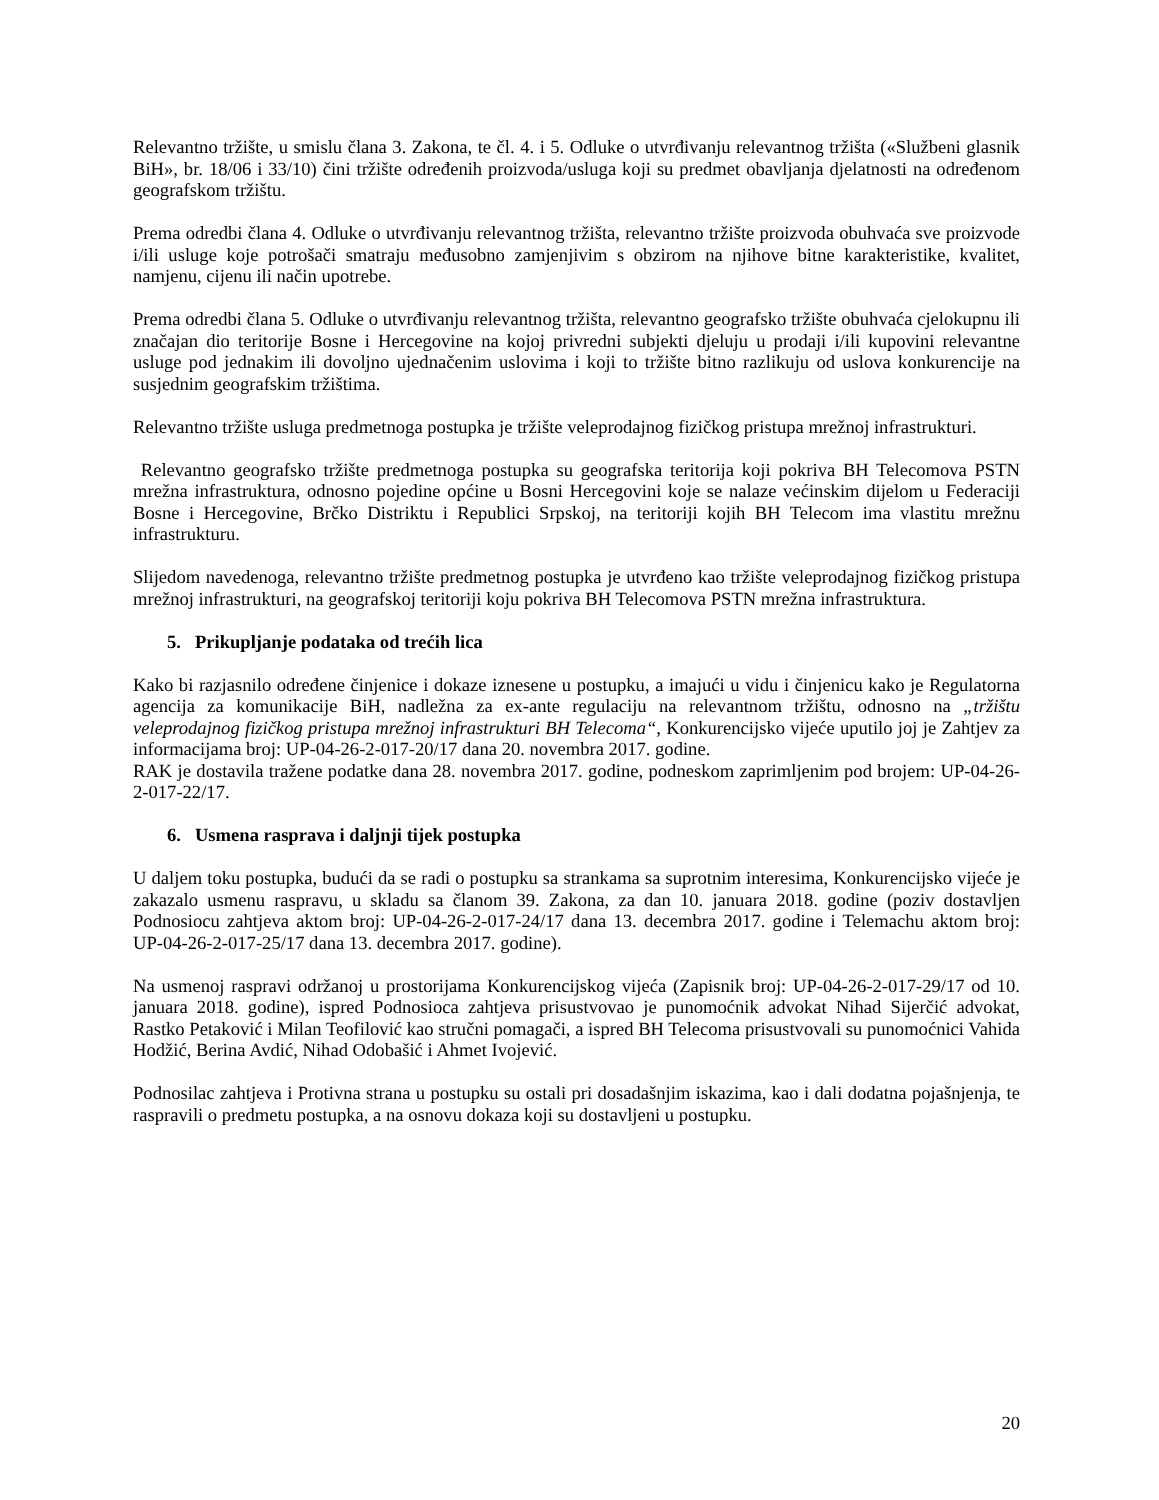Relevantno tržište, u smislu člana 3. Zakona, te čl. 4. i 5. Odluke o utvrđivanju relevantnog tržišta («Službeni glasnik BiH», br. 18/06 i 33/10) čini tržište određenih proizvoda/usluga koji su predmet obavljanja djelatnosti na određenom geografskom tržištu.
Prema odredbi člana 4. Odluke o utvrđivanju relevantnog tržišta, relevantno tržište proizvoda obuhvaća sve proizvode i/ili usluge koje potrošači smatraju međusobno zamjenjivim s obzirom na njihove bitne karakteristike, kvalitet, namjenu, cijenu ili način upotrebe.
Prema odredbi člana 5. Odluke o utvrđivanju relevantnog tržišta, relevantno geografsko tržište obuhvaća cjelokupnu ili značajan dio teritorije Bosne i Hercegovine na kojoj privredni subjekti djeluju u prodaji i/ili kupovini relevantne usluge pod jednakim ili dovoljno ujednačenim uslovima i koji to tržište bitno razlikuju od uslova konkurencije na susjednim geografskim tržištima.
Relevantno tržište usluga predmetnoga postupka je tržište veleprodajnog fizičkog pristupa mrežnoj infrastrukturi.
Relevantno geografsko tržište predmetnoga postupka su geografska teritorija koji pokriva BH Telecomova PSTN mrežna infrastruktura, odnosno pojedine općine u Bosni Hercegovini koje se nalaze većinskim dijelom u Federaciji Bosne i Hercegovine, Brčko Distriktu i Republici Srpskoj, na teritoriji kojih BH Telecom ima vlastitu mrežnu infrastrukturu.
Slijedom navedenoga, relevantno tržište predmetnog postupka je utvrđeno kao tržište veleprodajnog fizičkog pristupa mrežnoj infrastrukturi, na geografskoj teritoriji koju pokriva BH Telecomova PSTN mrežna infrastruktura.
5. Prikupljanje podataka od trećih lica
Kako bi razjasnilo određene činjenice i dokaze iznesene u postupku, a imajući u vidu i činjenicu kako je Regulatorna agencija za komunikacije BiH, nadležna za ex-ante regulaciju na relevantnom tržištu, odnosno na „tržištu veleprodajnog fizičkog pristupa mrežnoj infrastrukturi BH Telecoma“, Konkurencijsko vijeće uputilo joj je Zahtjev za informacijama broj: UP-04-26-2-017-20/17 dana 20. novembra 2017. godine.
RAK je dostavila tražene podatke dana 28. novembra 2017. godine, podneskom zaprimljenim pod brojem: UP-04-26-2-017-22/17.
6. Usmena rasprava i daljnji tijek postupka
U daljem toku postupka, budući da se radi o postupku sa strankama sa suprotnim interesima, Konkurencijsko vijeće je zakazalo usmenu raspravu, u skladu sa članom 39. Zakona, za dan 10. januara 2018. godine (poziv dostavljen Podnosiocu zahtjeva aktom broj: UP-04-26-2-017-24/17 dana 13. decembra 2017. godine i Telemachu aktom broj: UP-04-26-2-017-25/17 dana 13. decembra 2017. godine).
Na usmenoj raspravi održanoj u prostorijama Konkurencijskog vijeća (Zapisnik broj: UP-04-26-2-017-29/17 od 10. januara 2018. godine), ispred Podnosioca zahtjeva prisustvovao je punomoćnik advokat Nihad Sijerčić advokat, Rastko Petaković i Milan Teofilović kao stručni pomagači, a ispred BH Telecoma prisustvovali su punomoćnici Vahida Hodžić, Berina Avdić, Nihad Odobašić i Ahmet Ivojević.
Podnosilac zahtjeva i Protivna strana u postupku su ostali pri dosadašnjim iskazima, kao i dali dodatna pojašnjenja, te raspravili o predmetu postupka, a na osnovu dokaza koji su dostavljeni u postupku.
20